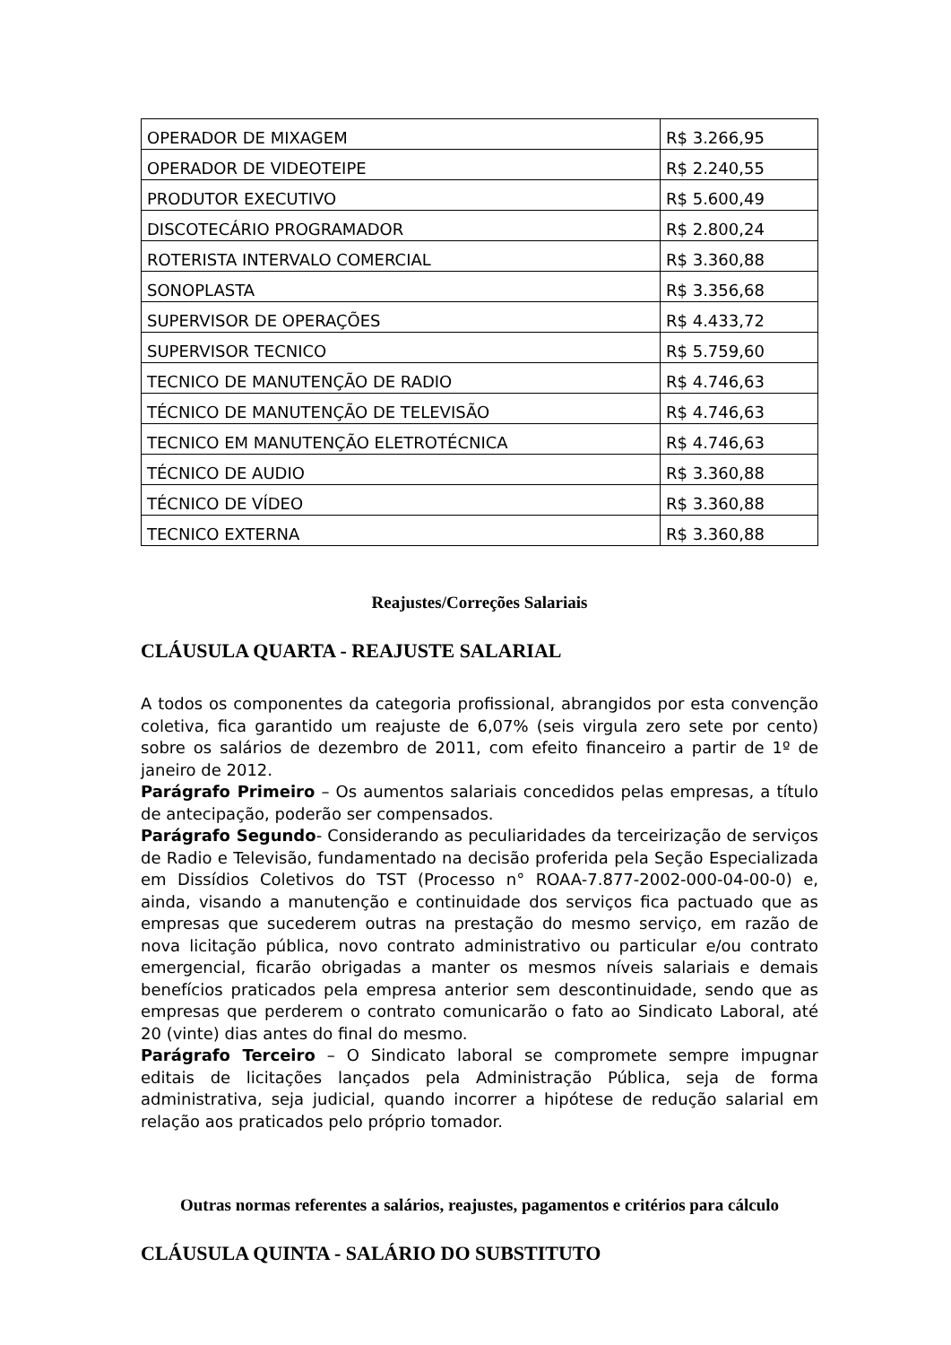| OPERADOR DE MIXAGEM | R$ 3.266,95 |
| OPERADOR DE VIDEOTEIPE | R$ 2.240,55 |
| PRODUTOR EXECUTIVO | R$ 5.600,49 |
| DISCOTECÁRIO PROGRAMADOR | R$ 2.800,24 |
| ROTERISTA INTERVALO COMERCIAL | R$ 3.360,88 |
| SONOPLASTA | R$ 3.356,68 |
| SUPERVISOR DE OPERAÇÕES | R$ 4.433,72 |
| SUPERVISOR TECNICO | R$ 5.759,60 |
| TECNICO DE MANUTENÇÃO DE RADIO | R$ 4.746,63 |
| TÉCNICO DE MANUTENÇÃO DE TELEVISÃO | R$ 4.746,63 |
| TECNICO EM MANUTENÇÃO ELETROTÉCNICA | R$ 4.746,63 |
| TÉCNICO DE AUDIO | R$ 3.360,88 |
| TÉCNICO DE VÍDEO | R$ 3.360,88 |
| TECNICO EXTERNA | R$ 3.360,88 |
Reajustes/Correções Salariais
CLÁUSULA QUARTA - REAJUSTE SALARIAL
A todos os componentes da categoria profissional, abrangidos por esta convenção coletiva, fica garantido um reajuste de 6,07% (seis virgula zero sete por cento) sobre os salários de dezembro de 2011, com efeito financeiro a partir de 1º de janeiro de 2012.
Parágrafo Primeiro – Os aumentos salariais concedidos pelas empresas, a título de antecipação, poderão ser compensados.
Parágrafo Segundo- Considerando as peculiaridades da terceirização de serviços de Radio e Televisão, fundamentado na decisão proferida pela Seção Especializada em Dissídios Coletivos do TST (Processo n° ROAA-7.877-2002-000-04-00-0) e, ainda, visando a manutenção e continuidade dos serviços fica pactuado que as empresas que sucederem outras na prestação do mesmo serviço, em razão de nova licitação pública, novo contrato administrativo ou particular e/ou contrato emergencial, ficarão obrigadas a manter os mesmos níveis salariais e demais benefícios praticados pela empresa anterior sem descontinuidade, sendo que as empresas que perderem o contrato comunicarão o fato ao Sindicato Laboral, até 20 (vinte) dias antes do final do mesmo.
Parágrafo Terceiro – O Sindicato laboral se compromete sempre impugnar editais de licitações lançados pela Administração Pública, seja de forma administrativa, seja judicial, quando incorrer a hipótese de redução salarial em relação aos praticados pelo próprio tomador.
Outras normas referentes a salários, reajustes, pagamentos e critérios para cálculo
CLÁUSULA QUINTA - SALÁRIO DO SUBSTITUTO